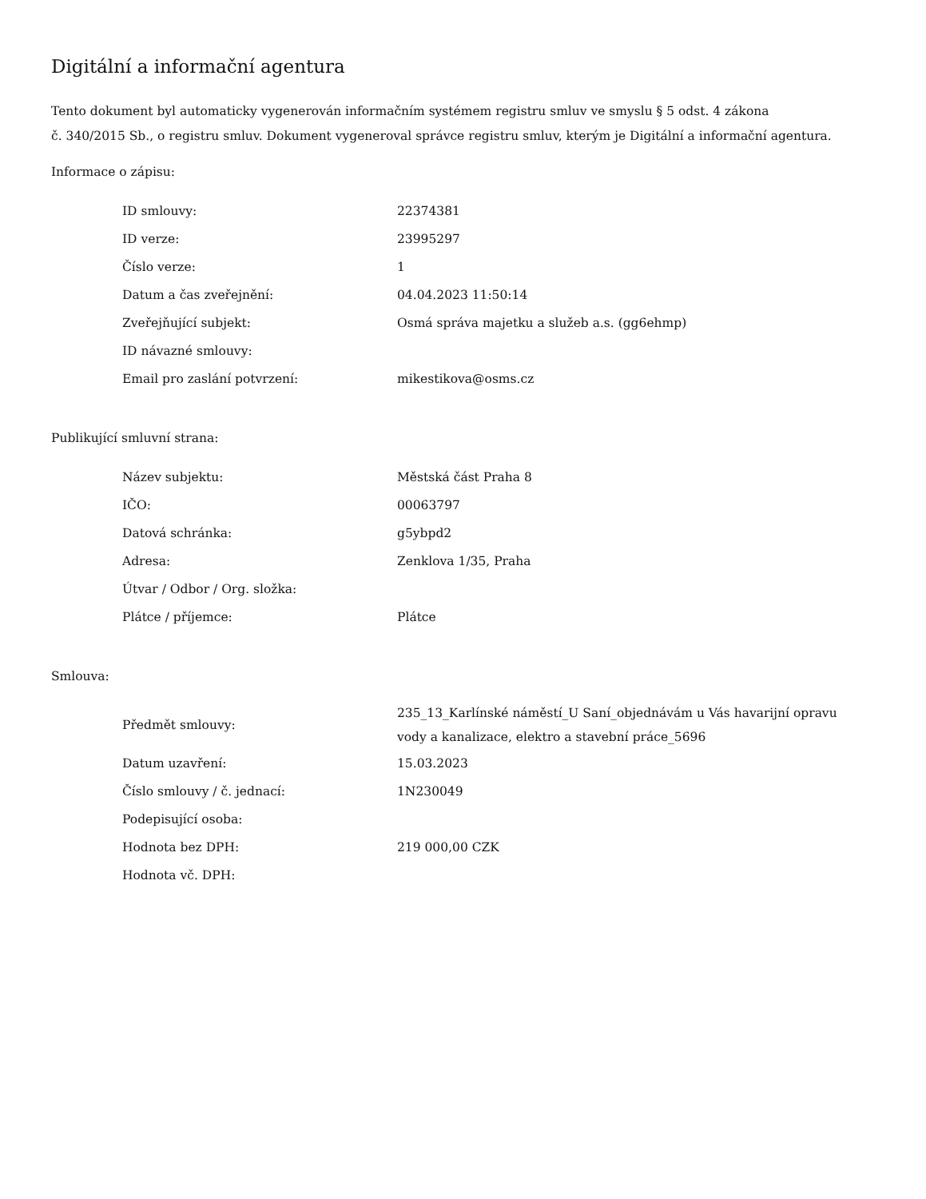Digitální a informační agentura
Tento dokument byl automaticky vygenerován informačním systémem registru smluv ve smyslu § 5 odst. 4 zákona
č. 340/2015 Sb., o registru smluv. Dokument vygeneroval správce registru smluv, kterým je Digitální a informační agentura.
Informace o zápisu:
| ID smlouvy: | 22374381 |
| ID verze: | 23995297 |
| Číslo verze: | 1 |
| Datum a čas zveřejnění: | 04.04.2023 11:50:14 |
| Zveřejňující subjekt: | Osmá správa majetku a služeb a.s. (gg6ehmp) |
| ID návazné smlouvy: | |
| Email pro zaslání potvrzení: | mikestikova@osms.cz |
Publikující smluvní strana:
| Název subjektu: | Městská část Praha 8 |
| IČO: | 00063797 |
| Datová schránka: | g5ybpd2 |
| Adresa: | Zenklova 1/35, Praha |
| Útvar / Odbor / Org. složka: | |
| Plátce / příjemce: | Plátce |
Smlouva:
| Předmět smlouvy: | 235_13_Karlínské náměstí_U Saní_objednávám u Vás havarijní opravu vody a kanalizace, elektro a stavební práce_5696 |
| Datum uzavření: | 15.03.2023 |
| Číslo smlouvy / č. jednací: | 1N230049 |
| Podepisující osoba: | |
| Hodnota bez DPH: | 219 000,00 CZK |
| Hodnota vč. DPH: | |